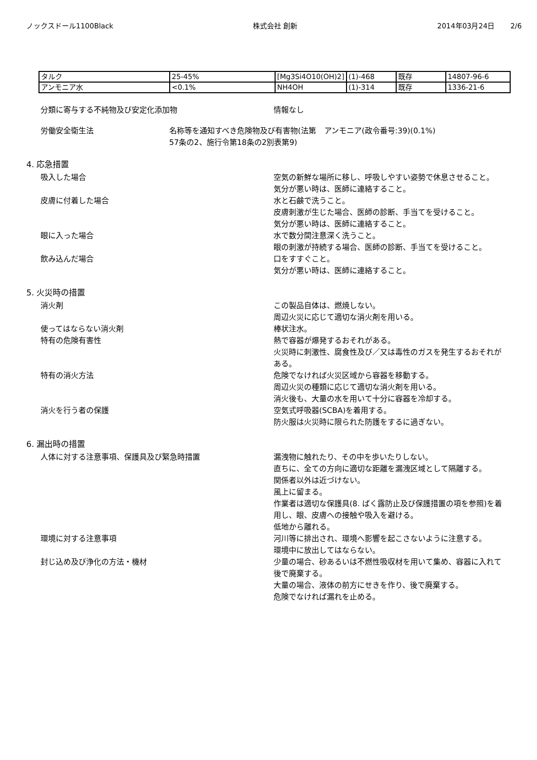ノックスドール1100Black 株式会社 創新 2014年03月24日 2/6
| タルク | 25-45% | [Mg3Si4O10(OH)2] | (1)-468 | 既存 | 14807-96-6 |
| アンモニア水 | <0.1% | NH4OH | (1)-314 | 既存 | 1336-21-6 |
分類に寄与する不純物及び安定化添加物 情報なし
労働安全衛生法 名称等を通知すべき危険物及び有害物(法第57条の2、施行令第18条の2別表第9)
アンモニア(政令番号:39)(0.1%)
4. 応急措置
吸入した場合 空気の新鮮な場所に移し、呼吸しやすい姿勢で休息させること。
気分が悪い時は、医師に連絡すること。
皮膚に付着した場合 水と石鹸で洗うこと。
皮膚刺激が生じた場合、医師の診断、手当てを受けること。
気分が悪い時は、医師に連絡すること。
眼に入った場合 水で数分間注意深く洗うこと。
眼の刺激が持続する場合、医師の診断、手当てを受けること。
飲み込んだ場合 口をすすぐこと。
気分が悪い時は、医師に連絡すること。
5. 火災時の措置
消火剤 この製品自体は、燃焼しない。
周辺火災に応じて適切な消火剤を用いる。
使ってはならない消火剤 棒状注水。
特有の危険有害性 熱で容器が爆発するおそれがある。
火災時に刺激性、腐食性及び／又は毒性のガスを発生するおそれがある。
特有の消火方法 危険でなければ火災区域から容器を移動する。
周辺火災の種類に応じて適切な消火剤を用いる。
消火後も、大量の水を用いて十分に容器を冷却する。
消火を行う者の保護 空気式呼吸器(SCBA)を着用する。
防火服は火災時に限られた防護をするに過ぎない。
6. 漏出時の措置
人体に対する注意事項、保護具及び緊急時措置 漏洩物に触れたり、その中を歩いたりしない。
直ちに、全ての方向に適切な距離を漏洩区域として隔離する。
関係者以外は近づけない。
風上に留まる。
作業者は適切な保護具(8. ばく露防止及び保護措置の項を参照)を着用し、眼、皮膚への接触や吸入を避ける。
低地から離れる。
環境に対する注意事項 河川等に排出され、環境へ影響を起こさないように注意する。
環境中に放出してはならない。
封じ込め及び浄化の方法・機材 少量の場合、砂あるいは不燃性吸収材を用いて集め、容器に入れて後で廃棄する。
大量の場合、液体の前方にせきを作り、後で廃棄する。
危険でなければ漏れを止める。